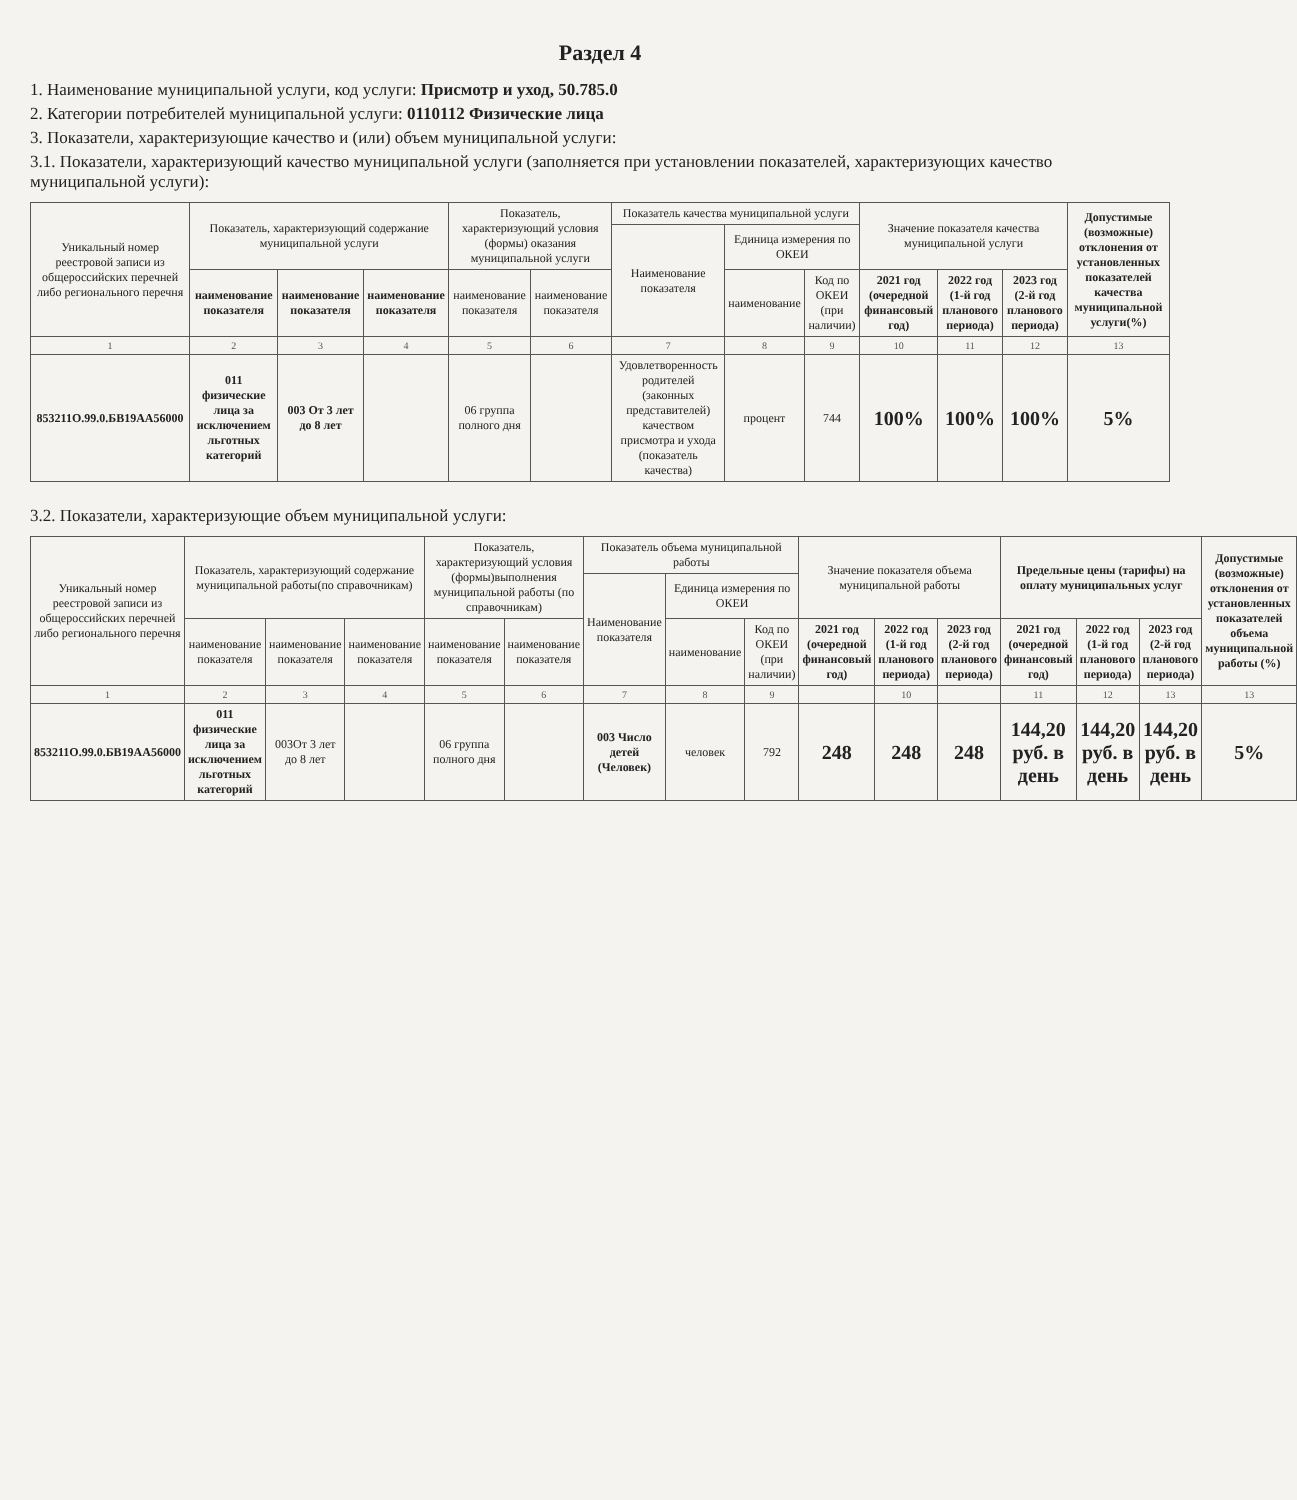Раздел 4
1. Наименование муниципальной услуги, код услуги: Присмотр и уход, 50.785.0
2. Категории потребителей муниципальной услуги: 0110112 Физические лица
3. Показатели, характеризующие качество и (или) объем муниципальной услуги:
3.1. Показатели, характеризующий качество муниципальной услуги (заполняется при установлении показателей, характеризующих качество муниципальной услуги):
| Уникальный номер реестровой записи из общероссийских перечней либо регионального перечня | Показатель, характеризующий содержание муниципальной услуги | | | Показатель, характеризующий условия (формы) оказания муниципальной услуги | | Показатель качества муниципальной услуги | | | Значение показателя качества муниципальной услуги | | | Допустимые (возможные) отклонения от установленных показателей качества муниципальной услуги(%) |
| --- | --- | --- | --- | --- | --- | --- | --- | --- | --- | --- | --- | --- |
| | | | | | | Наименование показателя | Единица измерения по ОКЕИ | | | | | |
| | наименование показателя | наименование показателя | наименование показателя | наименование показателя | наименование показателя | | наименование | Код по ОКЕИ (при наличии) | 2021 год (очередной финансовый год) | 2022 год (1-й год планового периода) | 2023 год (2-й год планового периода) | |
| 1 | 2 | 3 | 4 | 5 | 6 | 7 | 8 | 9 | 10 | 11 | 12 | 13 |
| 853211О.99.0.БВ19АА56000 | 011 физические лица за исключением льготных категорий | 003 От 3 лет до 8 лет | | 06 группа полного дня | | Удовлетворенность родителей (законных представителей) качеством присмотра и ухода (показатель качества) | процент | 744 | 100% | 100% | 100% | 5% |
3.2. Показатели, характеризующие объем муниципальной услуги:
| Уникальный номер реестровой записи из общероссийских перечней либо регионального перечня | Показатель, характеризующий содержание муниципальной работы(по справочникам) | | | Показатель, характеризующий условия (формы)выполнения муниципальной работы (по справочникам) | | Показатель объема муниципальной работы | | | Значение показателя объема муниципальной работы | | | Предельные цены (тарифы) на оплату муниципальных услуг | | | Допустимые (возможные) отклонения от установленных показателей объема муниципальной работы (%) |
| --- | --- | --- | --- | --- | --- | --- | --- | --- | --- | --- | --- | --- | --- | --- | --- |
| | | | | | | Наименование показателя | Единица измерения по ОКЕИ | | | | | | | | |
| | наименование показателя | наименование показателя | наименование показателя | наименование показателя | наименование показателя | | наименование | Код по ОКЕИ (при наличии) | 2021 год (очередной финансовый год) | 2022 год (1-й год планового периода) | 2023 год (2-й год планового периода) | 2021 год (очередной финансовый год) | 2022 год (1-й год планового периода) | 2023 год (2-й год планового периода) | |
| 1 | 2 | 3 | 4 | 5 | 6 | 7 | 8 | 9 | | 10 | | 11 | 12 | 13 | 13 |
| 853211О.99.0.БВ19АА56000 | 011 физические лица за исключением льготных категорий | 003От 3 лет до 8 лет | | 06 группа полного дня | | 003 Число детей (Человек) | человек | 792 | 248 | 248 | 248 | 144,20 руб. в день | 144,20 руб. в день | 144,20 руб. в день | 5% |